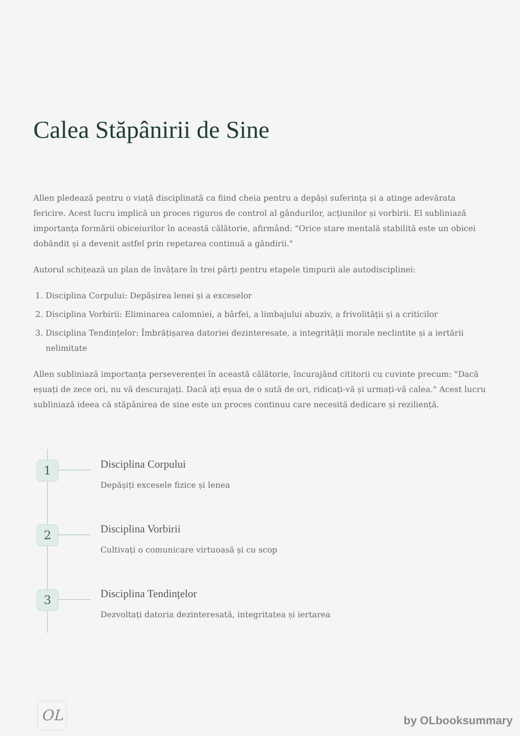Calea Stăpânirii de Sine
Allen pledează pentru o viață disciplinată ca fiind cheia pentru a depăși suferința și a atinge adevărata fericire. Acest lucru implică un proces riguros de control al gândurilor, acțiunilor și vorbirii. El subliniază importanța formării obiceiurilor în această călătorie, afirmând: "Orice stare mentală stabilită este un obicei dobândit și a devenit astfel prin repetarea continuă a gândirii."
Autorul schițează un plan de învățare în trei părți pentru etapele timpurii ale autodisciplinei:
1. Disciplina Corpului: Depășirea lenei și a exceselor
2. Disciplina Vorbirii: Eliminarea calomniei, a bârfei, a limbajului abuziv, a frivolității și a criticilor
3. Disciplina Tendințelor: Îmbrățișarea datoriei dezinteresate, a integrității morale neclintite și a iertării nelimitate
Allen subliniază importanța perseverenței în această călătorie, încurajând cititorii cu cuvinte precum: "Dacă eșuați de zece ori, nu vă descurajați. Dacă ați eșua de o sută de ori, ridicați-vă și urmați-vă calea." Acest lucru subliniază ideea că stăpânirea de sine este un proces continuu care necesită dedicare și reziliență.
1
Disciplina Corpului
Depășiți excesele fizice și lenea
2
Disciplina Vorbirii
Cultivați o comunicare virtuoasă și cu scop
3
Disciplina Tendințelor
Dezvoltați datoria dezinteresată, integritatea și iertarea
OL
by OLbooksummary